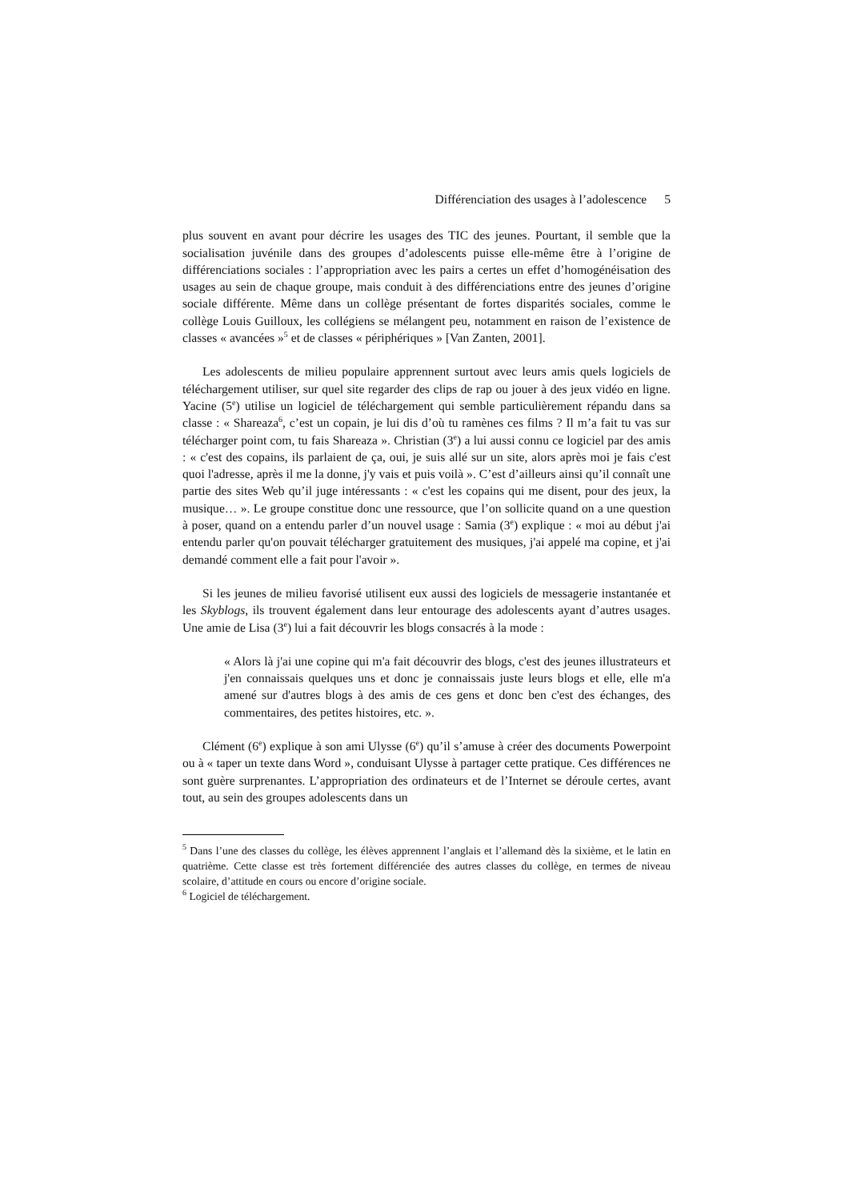Différenciation des usages à l’adolescence 5
plus souvent en avant pour décrire les usages des TIC des jeunes. Pourtant, il semble que la socialisation juvénile dans des groupes d’adolescents puisse elle-même être à l’origine de différenciations sociales : l’appropriation avec les pairs a certes un effet d’homogénéisation des usages au sein de chaque groupe, mais conduit à des différenciations entre des jeunes d’origine sociale différente. Même dans un collège présentant de fortes disparités sociales, comme le collège Louis Guilloux, les collégiens se mélangent peu, notamment en raison de l’existence de classes « avancées »<sup>5</sup> et de classes « périphériques » [Van Zanten, 2001].
Les adolescents de milieu populaire apprennent surtout avec leurs amis quels logiciels de téléchargement utiliser, sur quel site regarder des clips de rap ou jouer à des jeux vidéo en ligne. Yacine (5<sup>e</sup>) utilise un logiciel de téléchargement qui semble particulièrement répandu dans sa classe : « Shareaza<sup>6</sup>, c’est un copain, je lui dis d’où tu ramènes ces films ? Il m’a fait tu vas sur télécharger point com, tu fais Shareaza ». Christian (3<sup>e</sup>) a lui aussi connu ce logiciel par des amis : « c'est des copains, ils parlaient de ça, oui, je suis allé sur un site, alors après moi je fais c'est quoi l'adresse, après il me la donne, j'y vais et puis voilà ». C’est d’ailleurs ainsi qu’il connaît une partie des sites Web qu’il juge intéressants : « c'est les copains qui me disent, pour des jeux, la musique… ». Le groupe constitue donc une ressource, que l’on sollicite quand on a une question à poser, quand on a entendu parler d’un nouvel usage : Samia (3<sup>e</sup>) explique : « moi au début j'ai entendu parler qu'on pouvait télécharger gratuitement des musiques, j'ai appelé ma copine, et j'ai demandé comment elle a fait pour l'avoir ».
Si les jeunes de milieu favorisé utilisent eux aussi des logiciels de messagerie instantanée et les Skyblogs, ils trouvent également dans leur entourage des adolescents ayant d’autres usages. Une amie de Lisa (3<sup>e</sup>) lui a fait découvrir les blogs consacrés à la mode :
« Alors là j'ai une copine qui m'a fait découvrir des blogs, c'est des jeunes illustrateurs et j'en connaissais quelques uns et donc je connaissais juste leurs blogs et elle, elle m'a amené sur d'autres blogs à des amis de ces gens et donc ben c'est des échanges, des commentaires, des petites histoires, etc. ».
Clément (6<sup>e</sup>) explique à son ami Ulysse (6<sup>e</sup>) qu’il s’amuse à créer des documents Powerpoint ou à « taper un texte dans Word », conduisant Ulysse à partager cette pratique. Ces différences ne sont guère surprenantes. L’appropriation des ordinateurs et de l’Internet se déroule certes, avant tout, au sein des groupes adolescents dans un
<sup>5</sup> Dans l’une des classes du collège, les élèves apprennent l’anglais et l’allemand dès la sixième, et le latin en quatrième. Cette classe est très fortement différenciée des autres classes du collège, en termes de niveau scolaire, d’attitude en cours ou encore d’origine sociale.
<sup>6</sup> Logiciel de téléchargement.